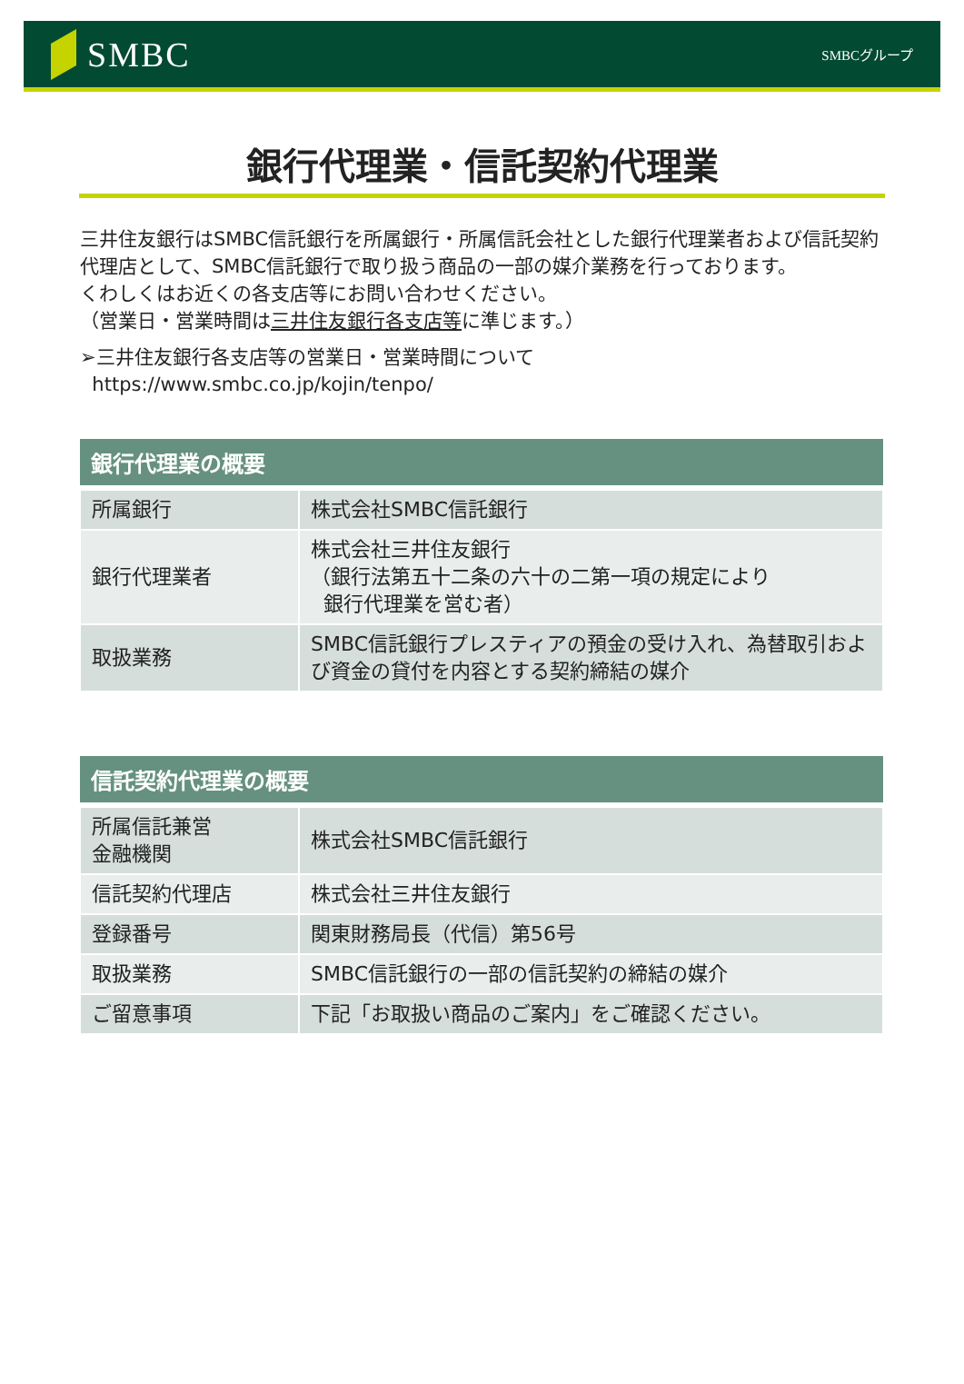SMBC
SMBCグループ
銀行代理業・信託契約代理業
三井住友銀行はSMBC信託銀行を所属銀行・所属信託会社とした銀行代理業者および信託契約代理店として、SMBC信託銀行で取り扱う商品の一部の媒介業務を行っております。
くわしくはお近くの各支店等にお問い合わせください。
（営業日・営業時間は三井住友銀行各支店等に準じます。）
➢三井住友銀行各支店等の営業日・営業時間について
https://www.smbc.co.jp/kojin/tenpo/
| 銀行代理業の概要 | |
| --- | --- |
| 所属銀行 | 株式会社SMBC信託銀行 |
| 銀行代理業者 | 株式会社三井住友銀行 （銀行法第五十二条の六十の二第一項の規定により 銀行代理業を営む者） |
| 取扱業務 | SMBC信託銀行プレスティアの預金の受け入れ、為替取引および資金の貸付を内容とする契約締結の媒介 |
| 信託契約代理業の概要 | |
| --- | --- |
| 所属信託兼営 金融機関 | 株式会社SMBC信託銀行 |
| 信託契約代理店 | 株式会社三井住友銀行 |
| 登録番号 | 関東財務局長（代信）第56号 |
| 取扱業務 | SMBC信託銀行の一部の信託契約の締結の媒介 |
| ご留意事項 | 下記「お取扱い商品のご案内」をご確認ください。 |